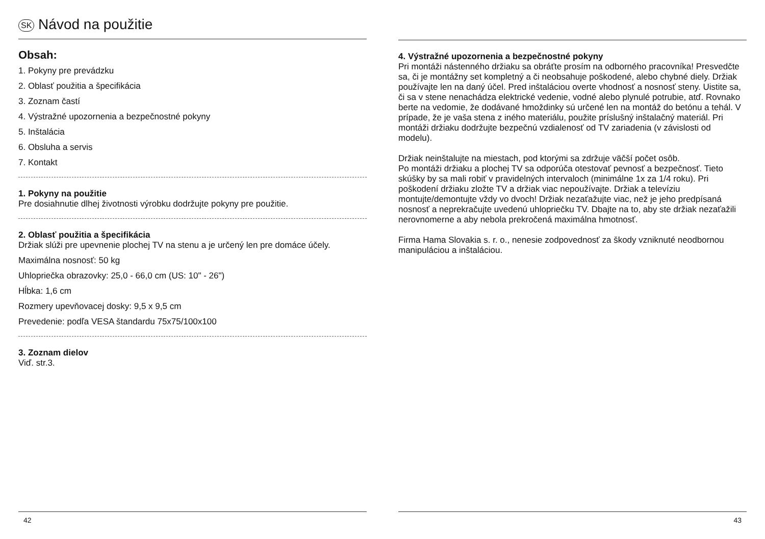SK Návod na použitie
Obsah:
1. Pokyny pre prevádzku
2. Oblasť použitia a špecifikácia
3. Zoznam častí
4. Výstražné upozornenia a bezpečnostné pokyny
5. Inštalácia
6. Obsluha a servis
7. Kontakt
1. Pokyny na použitie
Pre dosiahnutie dlhej životnosti výrobku dodržujte pokyny pre použitie.
2. Oblasť použitia a špecifikácia
Držiak slúži pre upevnenie plochej TV na stenu a je určený len pre domáce účely.
Maximálna nosnosť: 50 kg
Uhlopriečka obrazovky: 25,0 - 66,0 cm (US: 10" - 26")
Hĺbka: 1,6 cm
Rozmery upevňovacej dosky: 9,5 x 9,5 cm
Prevedenie: podľa VESA štandardu 75x75/100x100
3. Zoznam dielov
Viď. str.3.
42
4. Výstražné upozornenia a bezpečnostné pokyny
Pri montáži nástenného držiaku sa obráťte prosím na odborného pracovníka! Presvedčte sa, či je montážny set kompletný a či neobsahuje poškodené, alebo chybné diely. Držiak používajte len na daný účel. Pred inštaláciou overte vhodnosť a nosnosť steny. Uistite sa, či sa v stene nenachádza elektrické vedenie, vodné alebo plynulé potrubie, atď. Rovnako berte na vedomie, že dodávané hmoždinky sú určené len na montáž do betónu a tehál. V prípade, že je vaša stena z iného materiálu, použite príslušný inštalačný materiál. Pri montáži držiaku dodržujte bezpečnú vzdialenosť od TV zariadenia (v závislosti od modelu).
Držiak neinštalujte na miestach, pod ktorými sa zdržuje väčší počet osôb.
Po montáži držiaku a plochej TV sa odporúča otestovať pevnosť a bezpečnosť. Tieto skúšky by sa mali robiť v pravidelných intervaloch (minimálne 1x za 1/4 roku). Pri poškodení držiaku zložte TV a držiak viac nepoužívajte. Držiak a televíziu montujte/demontujte vždy vo dvoch! Držiak nezaťažujte viac, než je jeho predpísaná nosnosť a neprekračujte uvedenú uhlopriečku TV. Dbajte na to, aby ste držiak nezaťažili nerovnomerne a aby nebola prekročená maximálna hmotnosť.
Firma Hama Slovakia s. r. o., nenesie zodpovednosť za škody vzniknuté neodbornou manipuláciou a inštaláciou.
43